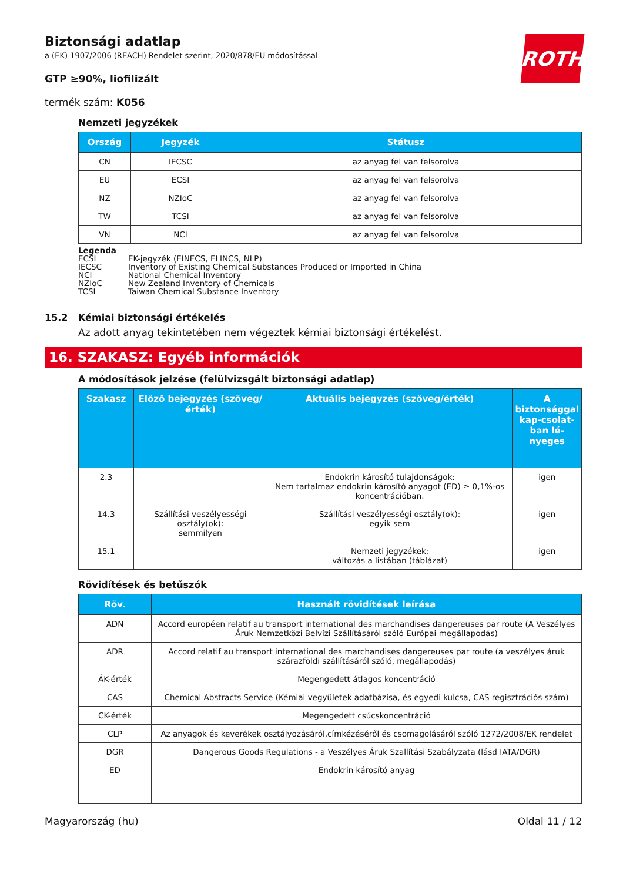Biztonsági adatlap
a (EK) 1907/2006 (REACH) Rendelet szerint, 2020/878/EU módosítással
ROTH
GTP ≥90%, liofilizált
termék szám: K056
Nemzeti jegyzékek
| Ország | Jegyzék | Státusz |
| --- | --- | --- |
| CN | IECSC | az anyag fel van felsorolva |
| EU | ECSI | az anyag fel van felsorolva |
| NZ | NZIoC | az anyag fel van felsorolva |
| TW | TCSI | az anyag fel van felsorolva |
| VN | NCI | az anyag fel van felsorolva |
Legenda
ECSI EK-jegyzék (EINECS, ELINCS, NLP)
IECSC Inventory of Existing Chemical Substances Produced or Imported in China
NCI National Chemical Inventory
NZIoC New Zealand Inventory of Chemicals
TCSI Taiwan Chemical Substance Inventory
15.2 Kémiai biztonsági értékelés
Az adott anyag tekintetében nem végeztek kémiai biztonsági értékelést.
16. SZAKASZ: Egyéb információk
A módosítások jelzése (felülvizsgált biztonsági adatlap)
| Szakasz | Előző bejegyzés (szöveg/érték) | Aktuális bejegyzés (szöveg/érték) | A biztonsággal kap-csolat-ban lé-nyeges |
| --- | --- | --- | --- |
| 2.3 | | Endokrin károsító tulajdonságok: Nem tartalmaz endokrin károsító anyagot (ED) ≥ 0,1%-os koncentrációban. | igen |
| 14.3 | Szállítási veszélyességi osztály(ok): semmilyen | Szállítási veszélyességi osztály(ok): egyik sem | igen |
| 15.1 | | Nemzeti jegyzékek: változás a listában (táblázat) | igen |
Rövidítések és betűszók
| Röv. | Használt rövidítések leírása |
| --- | --- |
| ADN | Accord européen relatif au transport international des marchandises dangereuses par route (A Veszélyes Áruk Nemzetközi Belvízi Szállításáról szóló Európai megállapodás) |
| ADR | Accord relatif au transport international des marchandises dangereuses par route (a veszélyes áruk szárazföldi szállításáról szóló, megállapodás) |
| ÁK-érték | Megengedett átlagos koncentráció |
| CAS | Chemical Abstracts Service (Kémiai vegyületek adatbázisa, és egyedi kulcsa, CAS regisztrációs szám) |
| CK-érték | Megengedett csúcskoncentráció |
| CLP | Az anyagok és keverékek osztályozásáról,címkézéséről és csomagolásáról szóló 1272/2008/EK rendelet |
| DGR | Dangerous Goods Regulations - a Veszélyes Áruk Szallítási Szabályzata (lásd IATA/DGR) |
| ED | Endokrin károsító anyag |
Magyarország (hu) Oldal 11 / 12